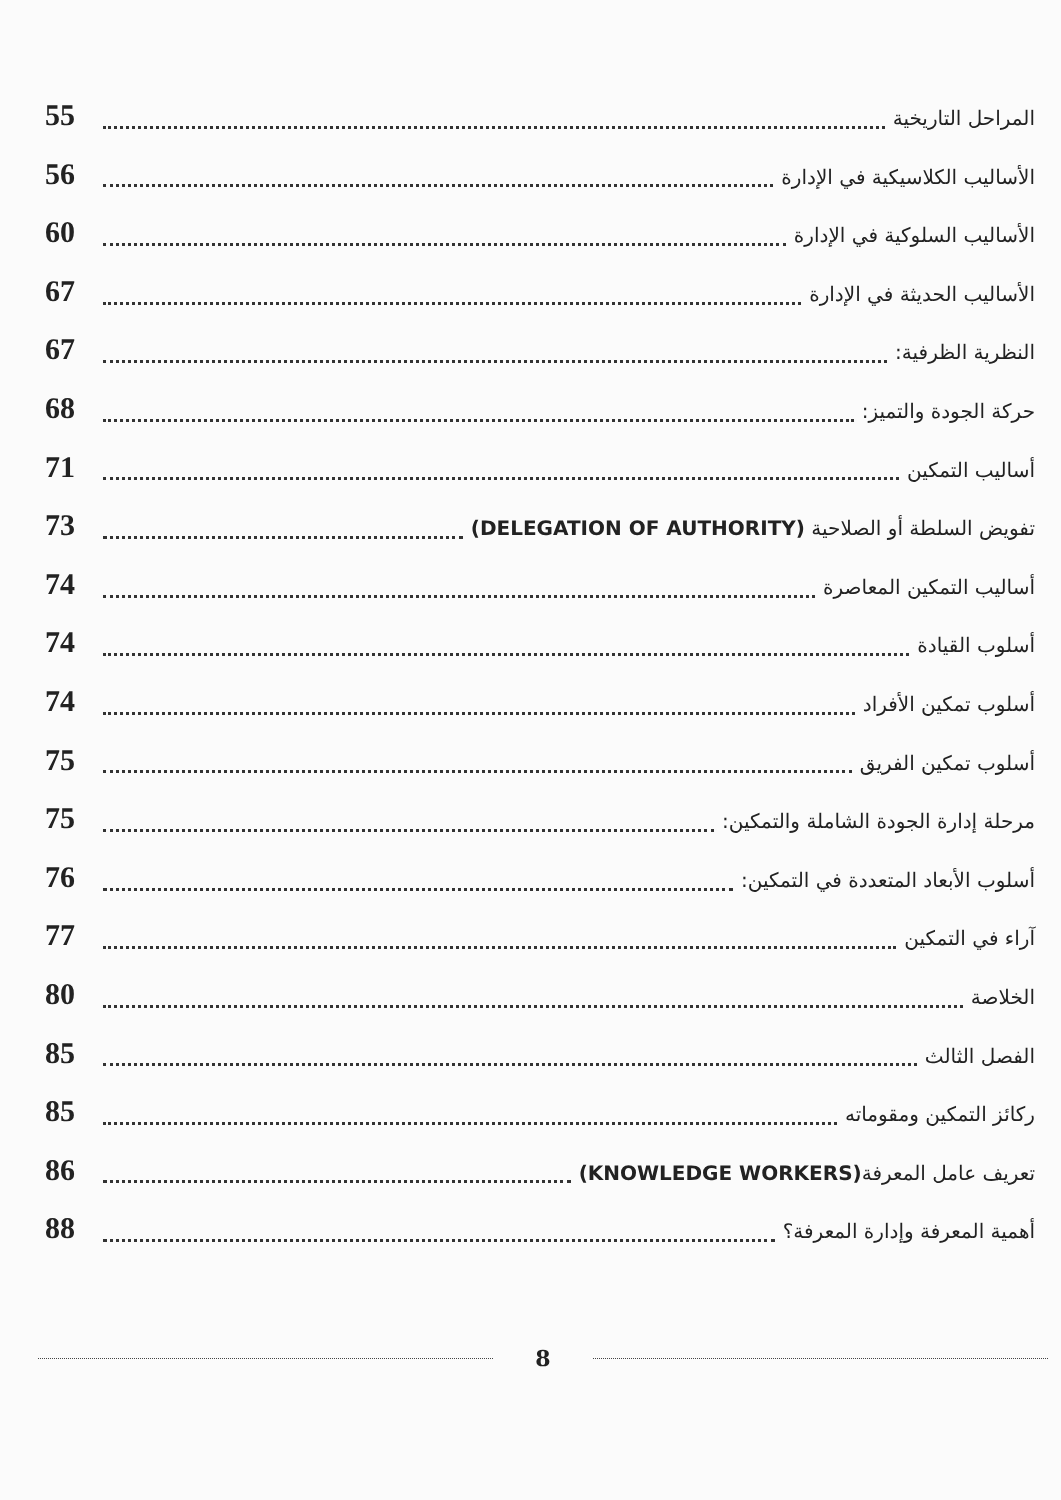المراحل التاريخية 55
الأساليب الكلاسيكية في الإدارة 56
الأساليب السلوكية في الإدارة 60
الأساليب الحديثة في الإدارة 67
النظرية الظرفية: 67
حركة الجودة والتميز: 68
أساليب التمكين 71
تفويض السلطة أو الصلاحية (DELEGATION OF AUTHORITY) 73
أساليب التمكين المعاصرة 74
أسلوب القيادة 74
أسلوب تمكين الأفراد 74
أسلوب تمكين الفريق 75
مرحلة إدارة الجودة الشاملة والتمكين: 75
أسلوب الأبعاد المتعددة في التمكين: 76
آراء في التمكين 77
الخلاصة 80
الفصل الثالث 85
ركائز التمكين ومقوماته 85
تعريف عامل المعرفة(KNOWLEDGE WORKERS) 86
أهمية المعرفة وإدارة المعرفة؟ 88
8